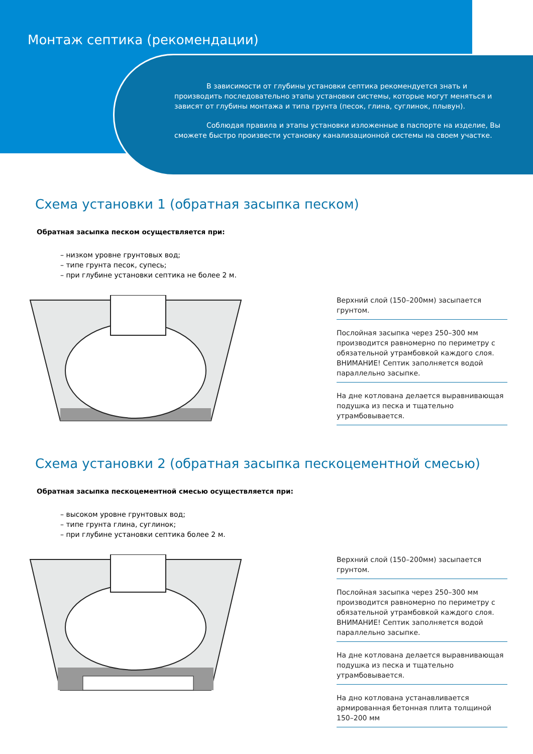Монтаж септика (рекомендации)
В зависимости от глубины установки септика рекомендуется знать и производить последовательно этапы установки системы, которые могут меняться и зависят от глубины монтажа и типа грунта (песок, глина, суглинок, плывун).
Соблюдая правила и этапы установки изложенные в паспорте на изделие, Вы сможете быстро произвести установку канализационной системы на своем участке.
Схема установки 1 (обратная засыпка песком)
Обратная засыпка песком осуществляется при:
– низком уровне грунтовых вод;
– типе грунта песок, супесь;
– при глубине установки септика не более 2 м.
Верхний слой (150–200мм) засыпается грунтом.
Послойная засыпка через 250–300 мм производится равномерно по периметру с обязательной утрамбовкой каждого слоя. ВНИМАНИЕ! Септик заполняется водой параллельно засыпке.
На дне котлована делается выравнивающая подушка из песка и тщательно утрамбовывается.
Схема установки 2 (обратная засыпка пескоцементной смесью)
Обратная засыпка пескоцементной смесью осуществляется при:
– высоком уровне грунтовых вод;
– типе грунта глина, суглинок;
– при глубине установки септика более 2 м.
Верхний слой (150–200мм) засыпается грунтом.
Послойная засыпка через 250–300 мм производится равномерно по периметру с обязательной утрамбовкой каждого слоя. ВНИМАНИЕ! Септик заполняется водой параллельно засыпке.
На дне котлована делается выравнивающая подушка из песка и тщательно утрамбовывается.
На дно котлована устанавливается армированная бетонная плита толщиной 150–200 мм